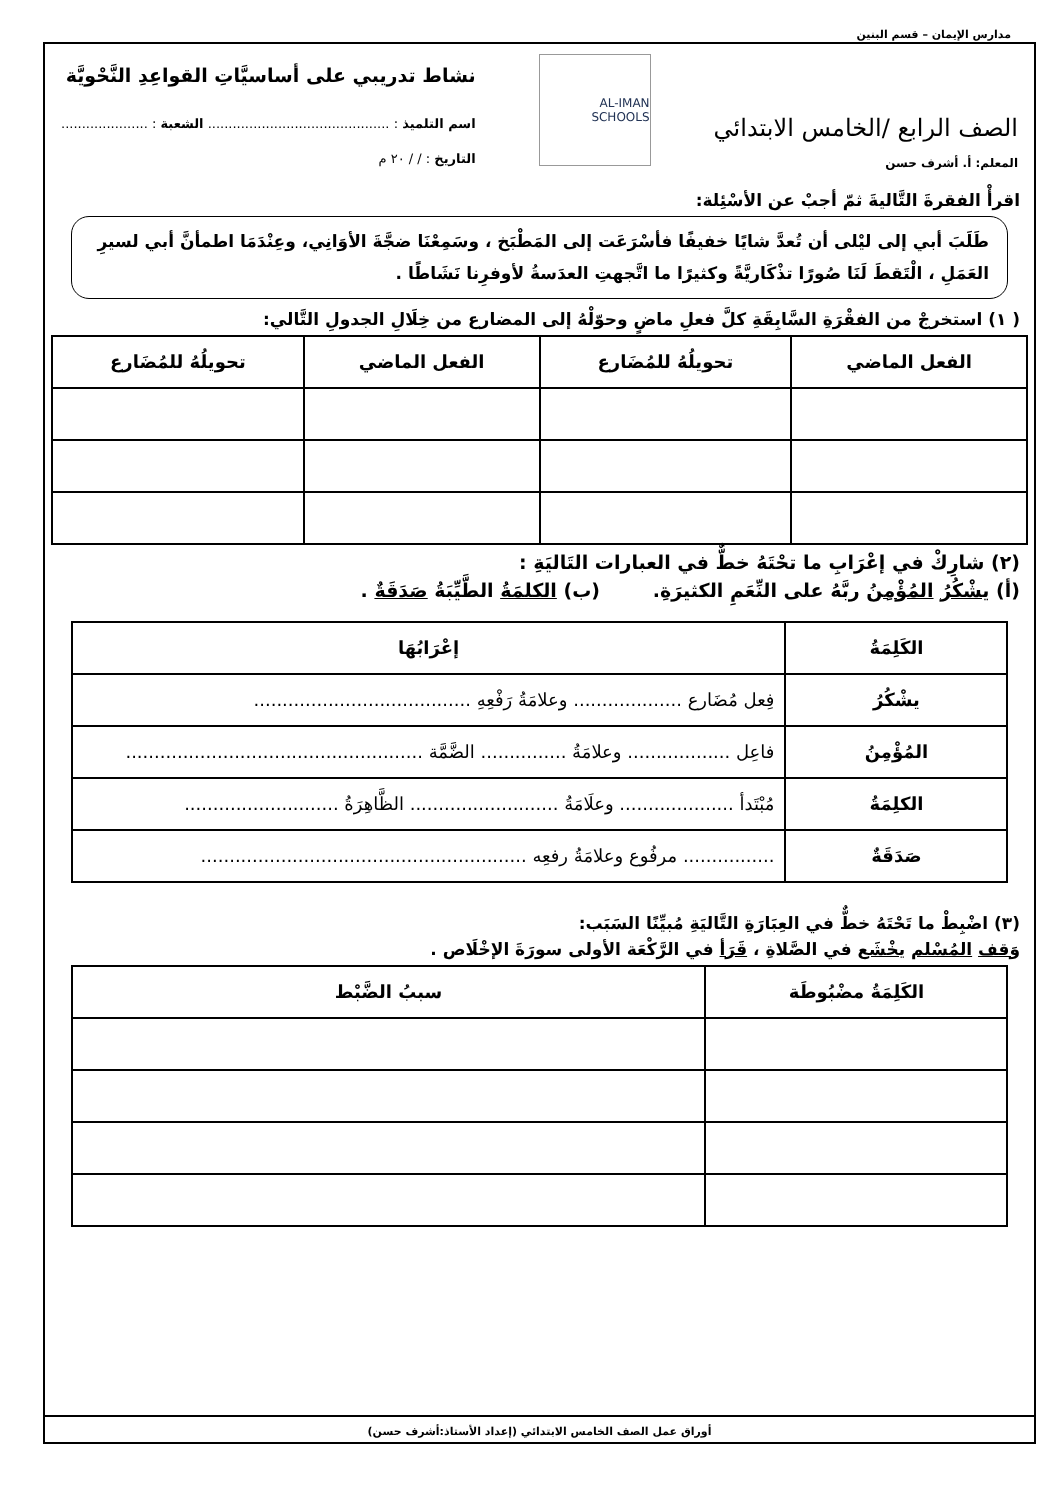مدارس الإيمان – قسم البنين
الصف الرابع /الخامس الابتدائي
المعلم: أ. أشرف حسن
AL-IMAN SCHOOLS
نشاط تدريبي على أساسيَّاتِ القواعِدِ النَّحْويَّة
اسم التلميذ : ............................................ الشعبة : .....................
التاريخ : / / ٢٠ م
اقرأْ الفقرةَ التَّاليةَ ثمّ أجبْ عن الأسْئِلة:
طَلَبَ أبي إلى ليْلى أن تُعدَّ شايًا خفيفًا فأسْرَعَت إلى المَطْبَخ ، وسَمِعْنَا ضجَّةَ الأوَانِي، وعِنْدَمَا اطمأنَّ أبي لسيرِ العَمَلِ ، الْتَقطَ لَنَا صُورًا تذْكَاريَّةً وكثيرًا ما اتَّجهتِ العدَسةُ لأوفرِنا نَشَاطًا .
( ١) استخرجْ من الفقْرَةِ السَّابِقَةِ كلَّ فعلِ ماضٍ وحوّلْهُ إلى المضارع من خِلَالِ الجدولِ التَّالي:
| الفعل الماضي | تحويلُهُ للمُضَارع | الفعل الماضي | تحويلُهُ للمُضَارع |
| --- | --- | --- | --- |
(٢) شارِكْ في إعْرَابِ ما تحْتَهُ خطٌّ في العبارات التَاليَةِ :
(أ) يشْكُرُ المُؤْمِنُ ربَّهُ على النِّعَمِ الكثيرَةِ. (ب) الكلمَةُ الطَّيِّبَةُ صَدَقَةٌ .
| الكَلِمَةُ | إعْرَابُهَا |
| --- | --- |
| يشْكُرُ | فِعل مُضَارع ................... وعلامَةُ رَفْعِهِ ...................................... |
| المُؤْمِنُ | فاعِل .................. وعلامَةُ ............... الضَّمَّة .................................................... |
| الكلِمَةُ | مُبْتَدأ .................... وعلَامَةُ .......................... الظَّاهِرَةُ ........................... |
| صَدَقَةٌ | ................ مرفُوع وعلامَةُ رفعِه ......................................................... |
(٣) اضْبِطْ ما تَحْتَهُ خطٌّ في العِبَارَةِ التَّاليَةِ مُبيِّنًا السَبَب:
وَقف المُسْلم يخْشَع في الصَّلاةِ ، قَرَأ في الرَّكْعَة الأولى سورَةَ الإخْلَاص .
| الكَلِمَةُ مضْبُوطَة | سببُ الضَّبْط |
| --- | --- |
أوراق عمل الصف الخامس الابتدائي (إعداد الأستاذ:أشرف حسن)